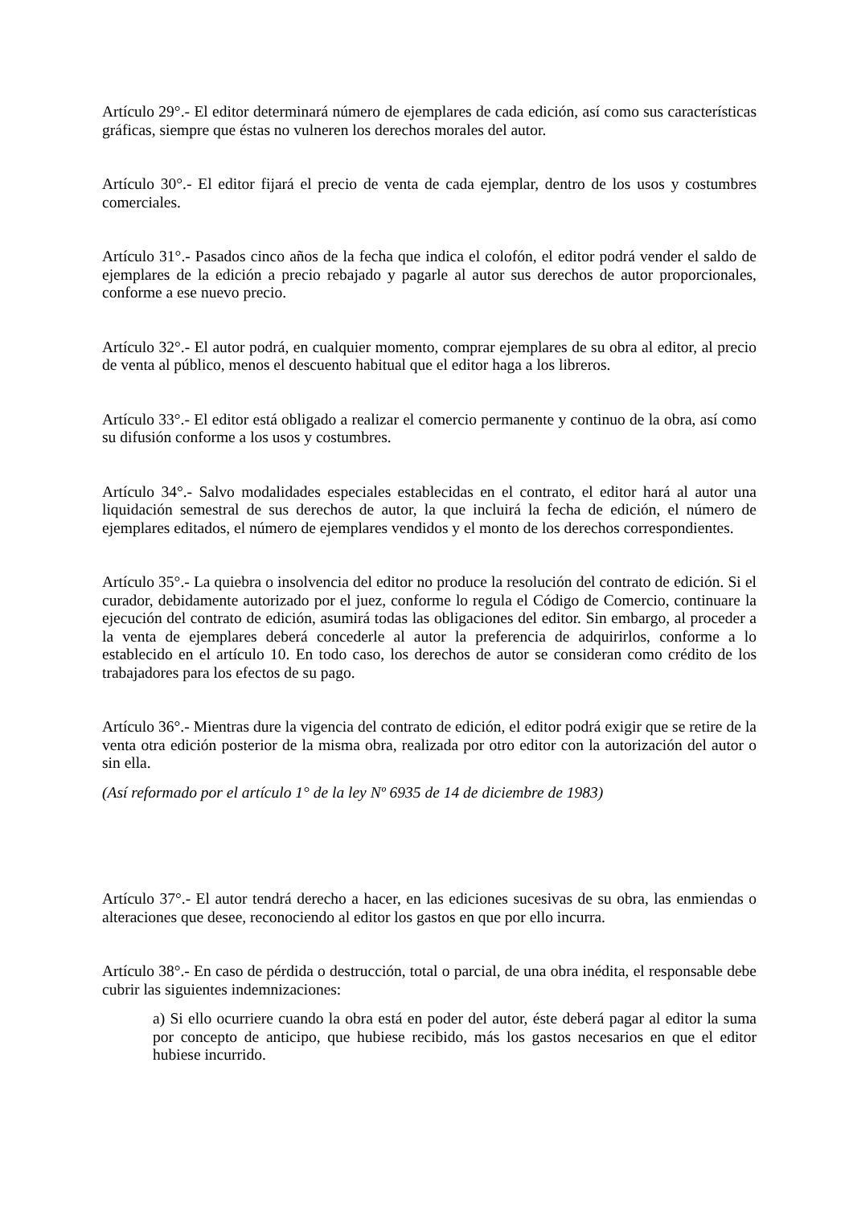Artículo 29°.- El editor determinará número de ejemplares de cada edición, así como sus características gráficas, siempre que éstas no vulneren los derechos morales del autor.
Artículo 30°.- El editor fijará el precio de venta de cada ejemplar, dentro de los usos y costumbres comerciales.
Artículo 31°.- Pasados cinco años de la fecha que indica el colofón, el editor podrá vender el saldo de ejemplares de la edición a precio rebajado y pagarle al autor sus derechos de autor proporcionales, conforme a ese nuevo precio.
Artículo 32°.- El autor podrá, en cualquier momento, comprar ejemplares de su obra al editor, al precio de venta al público, menos el descuento habitual que el editor haga a los libreros.
Artículo 33°.- El editor está obligado a realizar el comercio permanente y continuo de la obra, así como su difusión conforme a los usos y costumbres.
Artículo 34°.- Salvo modalidades especiales establecidas en el contrato, el editor hará al autor una liquidación semestral de sus derechos de autor, la que incluirá la fecha de edición, el número de ejemplares editados, el número de ejemplares vendidos y el monto de los derechos correspondientes.
Artículo 35°.- La quiebra o insolvencia del editor no produce la resolución del contrato de edición. Si el curador, debidamente autorizado por el juez, conforme lo regula el Código de Comercio, continuare la ejecución del contrato de edición, asumirá todas las obligaciones del editor. Sin embargo, al proceder a la venta de ejemplares deberá concederle al autor la preferencia de adquirirlos, conforme a lo establecido en el artículo 10. En todo caso, los derechos de autor se consideran como crédito de los trabajadores para los efectos de su pago.
Artículo 36°.- Mientras dure la vigencia del contrato de edición, el editor podrá exigir que se retire de la venta otra edición posterior de la misma obra, realizada por otro editor con la autorización del autor o sin ella.
(Así reformado por el artículo 1° de la ley Nº 6935 de 14 de diciembre de 1983)
Artículo 37°.- El autor tendrá derecho a hacer, en las ediciones sucesivas de su obra, las enmiendas o alteraciones que desee, reconociendo al editor los gastos en que por ello incurra.
Artículo 38°.- En caso de pérdida o destrucción, total o parcial, de una obra inédita, el responsable debe cubrir las siguientes indemnizaciones:
a) Si ello ocurriere cuando la obra está en poder del autor, éste deberá pagar al editor la suma por concepto de anticipo, que hubiese recibido, más los gastos necesarios en que el editor hubiese incurrido.